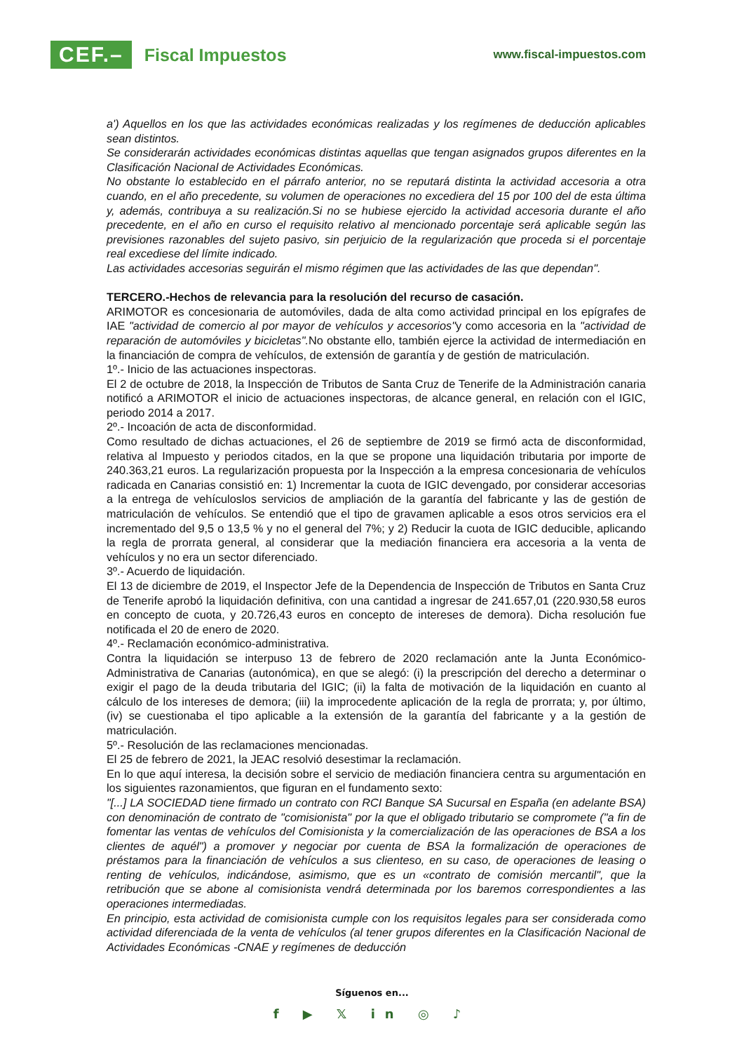CEF.– Fiscal Impuestos
www.fiscal-impuestos.com
a') Aquellos en los que las actividades económicas realizadas y los regímenes de deducción aplicables sean distintos.
Se considerarán actividades económicas distintas aquellas que tengan asignados grupos diferentes en la Clasificación Nacional de Actividades Económicas.
No obstante lo establecido en el párrafo anterior, no se reputará distinta la actividad accesoria a otra cuando, en el año precedente, su volumen de operaciones no excediera del 15 por 100 del de esta última y, además, contribuya a su realización.Si no se hubiese ejercido la actividad accesoria durante el año precedente, en el año en curso el requisito relativo al mencionado porcentaje será aplicable según las previsiones razonables del sujeto pasivo, sin perjuicio de la regularización que proceda si el porcentaje real excediese del límite indicado.
Las actividades accesorias seguirán el mismo régimen que las actividades de las que dependan".
TERCERO.-Hechos de relevancia para la resolución del recurso de casación.
ARIMOTOR es concesionaria de automóviles, dada de alta como actividad principal en los epígrafes de IAE "actividad de comercio al por mayor de vehículos y accesorios"y como accesoria en la "actividad de reparación de automóviles y bicicletas". No obstante ello, también ejerce la actividad de intermediación en la financiación de compra de vehículos, de extensión de garantía y de gestión de matriculación.
1º.- Inicio de las actuaciones inspectoras.
El 2 de octubre de 2018, la Inspección de Tributos de Santa Cruz de Tenerife de la Administración canaria notificó a ARIMOTOR el inicio de actuaciones inspectoras, de alcance general, en relación con el IGIC, periodo 2014 a 2017.
2º.- Incoación de acta de disconformidad.
Como resultado de dichas actuaciones, el 26 de septiembre de 2019 se firmó acta de disconformidad, relativa al Impuesto y periodos citados, en la que se propone una liquidación tributaria por importe de 240.363,21 euros. La regularización propuesta por la Inspección a la empresa concesionaria de vehículos radicada en Canarias consistió en: 1) Incrementar la cuota de IGIC devengado, por considerar accesorias a la entrega de vehículoslos servicios de ampliación de la garantía del fabricante y las de gestión de matriculación de vehículos. Se entendió que el tipo de gravamen aplicable a esos otros servicios era el incrementado del 9,5 o 13,5 % y no el general del 7%; y 2) Reducir la cuota de IGIC deducible, aplicando la regla de prorrata general, al considerar que la mediación financiera era accesoria a la venta de vehículos y no era un sector diferenciado.
3º.- Acuerdo de liquidación.
El 13 de diciembre de 2019, el Inspector Jefe de la Dependencia de Inspección de Tributos en Santa Cruz de Tenerife aprobó la liquidación definitiva, con una cantidad a ingresar de 241.657,01 (220.930,58 euros en concepto de cuota, y 20.726,43 euros en concepto de intereses de demora). Dicha resolución fue notificada el 20 de enero de 2020.
4º.- Reclamación económico-administrativa.
Contra la liquidación se interpuso 13 de febrero de 2020 reclamación ante la Junta Económico-Administrativa de Canarias (autonómica), en que se alegó: (i) la prescripción del derecho a determinar o exigir el pago de la deuda tributaria del IGIC; (ii) la falta de motivación de la liquidación en cuanto al cálculo de los intereses de demora; (iii) la improcedente aplicación de la regla de prorrata; y, por último, (iv) se cuestionaba el tipo aplicable a la extensión de la garantía del fabricante y a la gestión de matriculación.
5º.- Resolución de las reclamaciones mencionadas.
El 25 de febrero de 2021, la JEAC resolvió desestimar la reclamación.
En lo que aquí interesa, la decisión sobre el servicio de mediación financiera centra su argumentación en los siguientes razonamientos, que figuran en el fundamento sexto:
"[...] LA SOCIEDAD tiene firmado un contrato con RCI Banque SA Sucursal en España (en adelante BSA) con denominación de contrato de "comisionista" por la que el obligado tributario se compromete ("a fin de fomentar las ventas de vehículos del Comisionista y la comercialización de las operaciones de BSA a los clientes de aquél") a promover y negociar por cuenta de BSA la formalización de operaciones de préstamos para la financiación de vehículos a sus clienteso, en su caso, de operaciones de leasing o renting de vehículos, indicándose, asimismo, que es un «contrato de comisión mercantil", que la retribución que se abone al comisionista vendrá determinada por los baremos correspondientes a las operaciones intermediadas.
En principio, esta actividad de comisionista cumple con los requisitos legales para ser considerada como actividad diferenciada de la venta de vehículos (al tener grupos diferentes en la Clasificación Nacional de Actividades Económicas -CNAE y regímenes de deducción
Síguenos en...
f ▶ 𝕏 in ◎ ♪